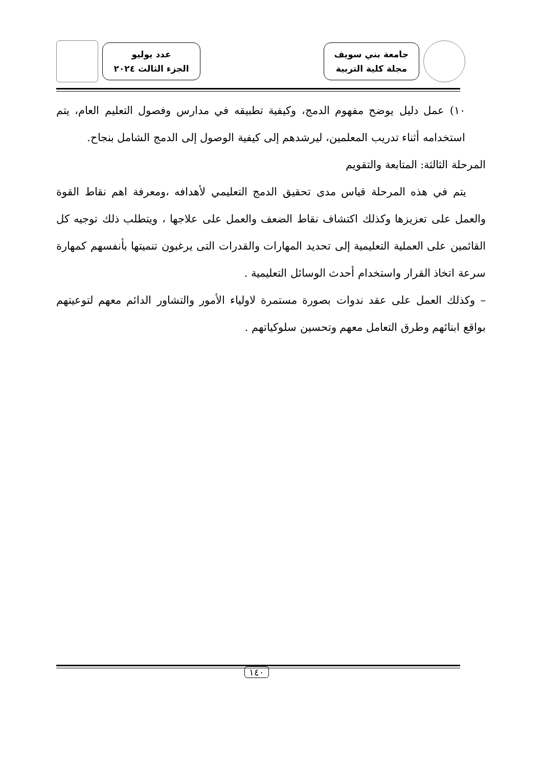جامعة بني سويف
مجلة كلية التربية
عدد يوليو
الجزء الثالث ٢٠٢٤
١٠) عمل دليل يوضح مفهوم الدمج، وكيفية تطبيقه في مدارس وفصول التعليم العام، يتم استخدامه أثناء تدريب المعلمين، ليرشدهم إلى كيفية الوصول إلى الدمج الشامل بنجاح.
المرحلة الثالثة: المتابعة والتقويم
يتم في هذه المرحلة قياس مدى تحقيق الدمج التعليمي لأهدافه ،ومعرفة اهم نقاط القوة والعمل على تعزيزها وكذلك اكتشاف نقاط الضعف والعمل على علاجها ، ويتطلب ذلك توجيه كل القائمين على العملية التعليمية إلى تحديد المهارات والقدرات التى يرغبون تنميتها بأنفسهم كمهارة سرعة اتخاذ القرار واستخدام أحدث الوسائل التعليمية .
– وكذلك العمل على عقد ندوات بصورة مستمرة لاولياء الأمور والتشاور الدائم معهم لتوعيتهم بواقع ابنائهم وطرق التعامل معهم وتحسين سلوكياتهم .
١٤٠